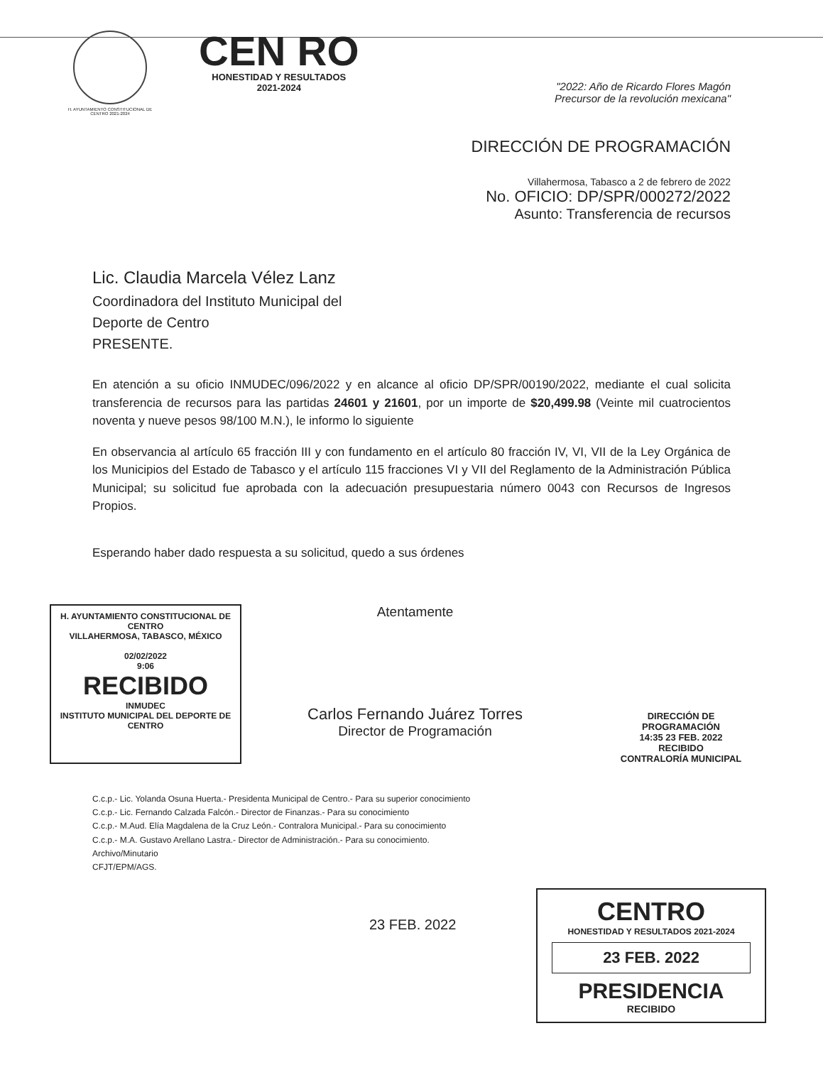H. AYUNTAMIENTO CONSTITUCIONAL DE CENTRO 2021-2024
CEN RO
HONESTIDAD Y RESULTADOS
2021-2024
"2022: Año de Ricardo Flores Magón
Precursor de la revolución mexicana"
DIRECCIÓN DE PROGRAMACIÓN
Villahermosa, Tabasco a 2 de febrero de 2022
No. OFICIO: DP/SPR/000272/2022
Asunto: Transferencia de recursos
Lic. Claudia Marcela Vélez Lanz
Coordinadora del Instituto Municipal del
Deporte de Centro
PRESENTE.
En atención a su oficio INMUDEC/096/2022 y en alcance al oficio DP/SPR/00190/2022, mediante el cual solicita transferencia de recursos para las partidas 24601 y 21601, por un importe de $20,499.98 (Veinte mil cuatrocientos noventa y nueve pesos 98/100 M.N.), le informo lo siguiente
En observancia al artículo 65 fracción III y con fundamento en el artículo 80 fracción IV, VI, VII de la Ley Orgánica de los Municipios del Estado de Tabasco y el artículo 115 fracciones VI y VII del Reglamento de la Administración Pública Municipal; su solicitud fue aprobada con la adecuación presupuestaria número 0043 con Recursos de Ingresos Propios.
Esperando haber dado respuesta a su solicitud, quedo a sus órdenes
H. AYUNTAMIENTO CONSTITUCIONAL DE CENTRO
VILLAHERMOSA, TABASCO, MÉXICO
02/02/2022
9:06
RECIBIDO
INMUDEC
INSTITUTO MUNICIPAL DEL DEPORTE DE CENTRO
Atentamente
Carlos Fernando Juárez Torres
Director de Programación
DIRECCIÓN DE
PROGRAMACIÓN
14:35 23 FEB. 2022
RECIBIDO
CONTRALORÍA MUNICIPAL
C.c.p.- Lic. Yolanda Osuna Huerta.- Presidenta Municipal de Centro.- Para su superior conocimiento
C.c.p.- Lic. Fernando Calzada Falcón.- Director de Finanzas.- Para su conocimiento
C.c.p.- M.Aud. Elía Magdalena de la Cruz León.- Contralora Municipal.- Para su conocimiento
C.c.p.- M.A. Gustavo Arellano Lastra.- Director de Administración.- Para su conocimiento.
Archivo/Minutario
CFJT/EPM/AGS.
23 FEB. 2022
CENTRO
HONESTIDAD Y RESULTADOS 2021-2024
23 FEB. 2022
PRESIDENCIA
RECIBIDO